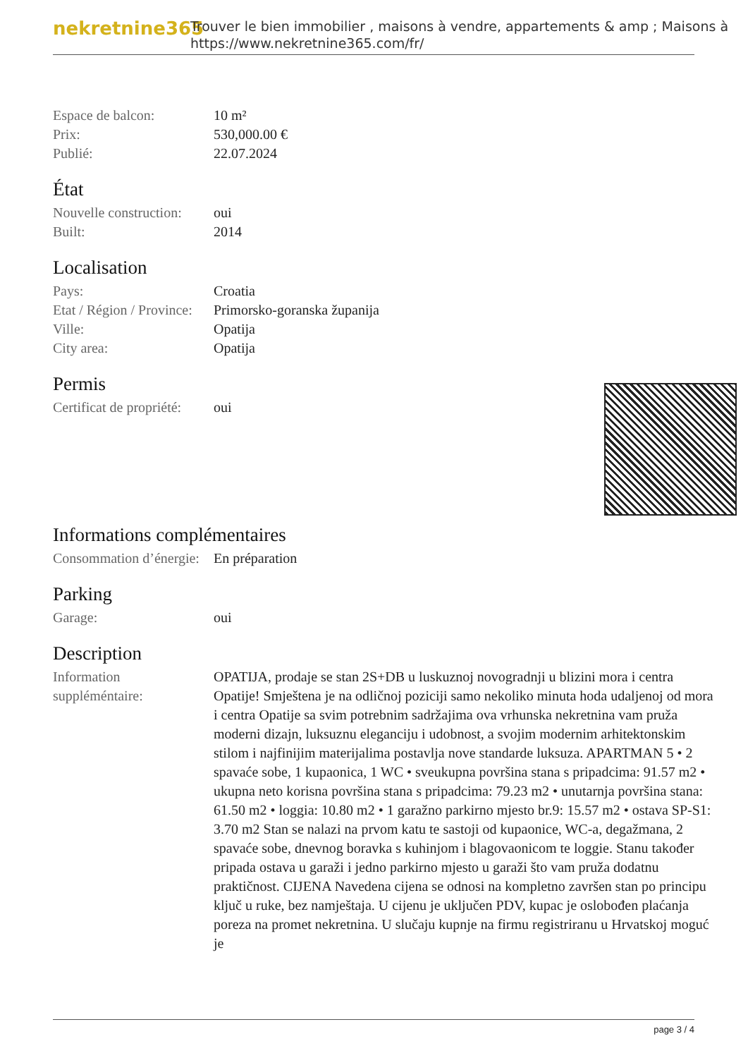nekretnine365
Trouver le bien immobilier , maisons à vendre, appartements & amp ; Maisons à
https://www.nekretnine365.com/fr/
| Espace de balcon: | 10 m² |
| Prix: | 530,000.00 € |
| Publié: | 22.07.2024 |
État
| Nouvelle construction: | oui |
| Built: | 2014 |
Localisation
| Pays: | Croatia |
| Etat / Région / Province: | Primorsko-goranska županija |
| Ville: | Opatija |
| City area: | Opatija |
Permis
| Certificat de propriété: | oui |
Informations complémentaires
| Consommation d’énergie: | En préparation |
Parking
| Garage: | oui |
Description
| Information suppléméntaire: | OPATIJA, prodaje se stan 2S+DB u luskuznoj novogradnji u blizini mora i centra Opatije! Smještena je na odličnoj poziciji samo nekoliko minuta hoda udaljenoj od mora i centra Opatije sa svim potrebnim sadržajima ova vrhunska nekretnina vam pruža moderni dizajn, luksuznu eleganciju i udobnost, a svojim modernim arhitektonskim stilom i najfinijim materijalima postavlja nove standarde luksuza. APARTMAN 5 • 2 spavaće sobe, 1 kupaonica, 1 WC • sveukupna površina stana s pripadcima: 91.57 m2 • ukupna neto korisna površina stana s pripadcima: 79.23 m2 • unutarnja površina stana: 61.50 m2 • loggia: 10.80 m2 • 1 garažno parkirno mjesto br.9: 15.57 m2 • ostava SP-S1: 3.70 m2 Stan se nalazi na prvom katu te sastoji od kupaonice, WC-a, degažmana, 2 spavaće sobe, dnevnog boravka s kuhinjom i blagovaonicom te loggie. Stanu također pripada ostava u garaži i jedno parkirno mjesto u garaži što vam pruža dodatnu praktičnost. CIJENA Navedena cijena se odnosi na kompletno završen stan po principu ključ u ruke, bez namještaja. U cijenu je uključen PDV, kupac je oslobođen plaćanja poreza na promet nekretnina. U slučaju kupnje na firmu registriranu u Hrvatskoj moguć je |
page 3 / 4